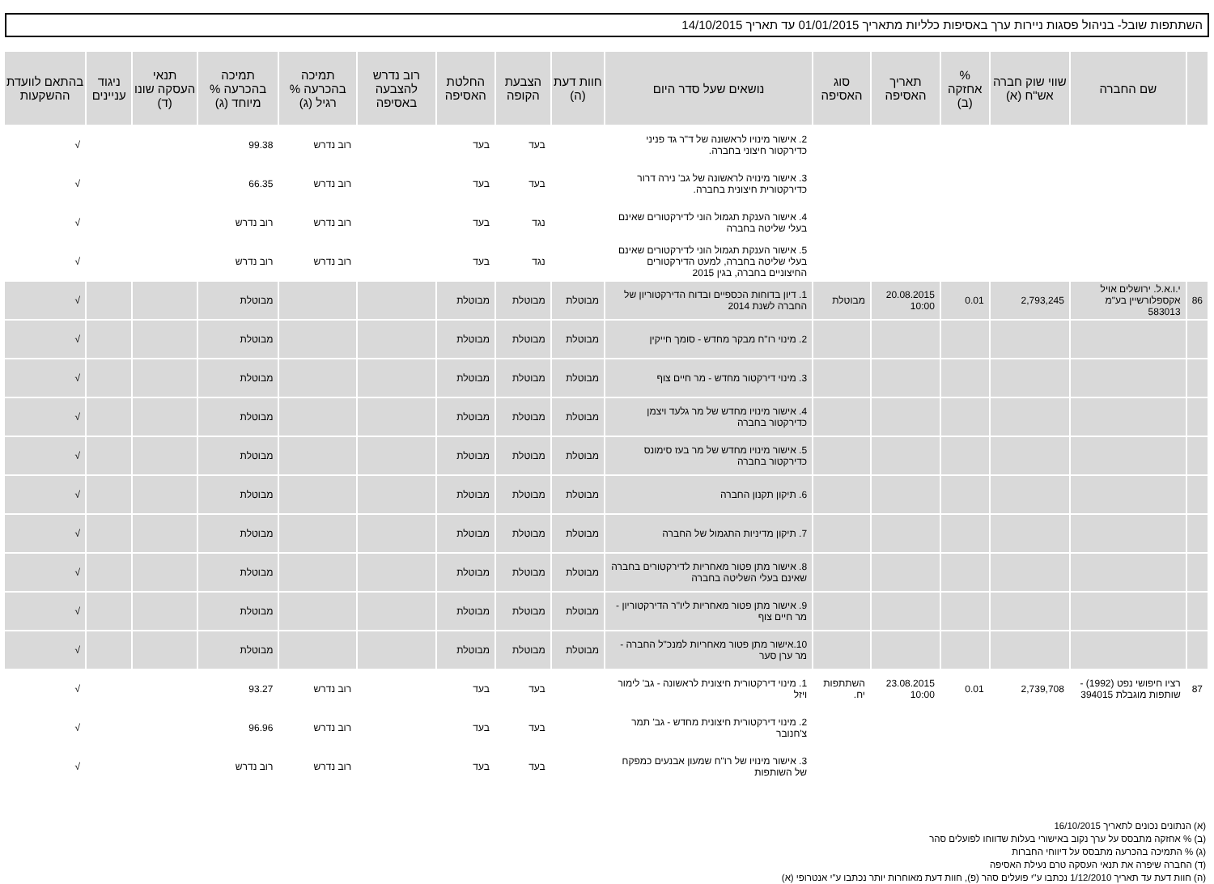השתתפות שובל- בניהול פסגות ניירות ערך באסיפות כלליות מתאריך 01/01/2015 עד תאריך 14/10/2015
| | שם החברה | שווי שוק חברה אש"ח (א) | % אחזקה (ב) | תאריך האסיפה | סוג האסיפה | נושאים שעל סדר היום | חוות דעת (ה) | הצבעת הקופה | החלטת האסיפה | רוב נדרש להצבעה באסיפה | תמיכה בהכרעה % רגיל (ג) | תמיכה בהכרעה % מיוחד (ג) | תנאי העסקה שונו (ד) | ניגוד עניינים | בהתאם לוועדת ההשקעות |
| --- | --- | --- | --- | --- | --- | --- | --- | --- | --- | --- | --- | --- | --- | --- | --- |
| | | | | | | 2. אישור מינויו לראשונה של ד"ר גד פניני כדירקטור חיצוני בחברה. | | בעד | בעד | | רוב נדרש | 99.38 | | | √ |
| | | | | | | 3. אישור מינויה לראשונה של גב' נירה דרור כדירקטורית חיצונית בחברה. | | בעד | בעד | | רוב נדרש | 66.35 | | | √ |
| | | | | | | 4. אישור הענקת תגמול הוני לדירקטורים שאינם בעלי שליטה בחברה | | נגד | בעד | | רוב נדרש | רוב נדרש | | | √ |
| | | | | | | 5. אישור הענקת תגמול הוני לדירקטורים שאינם בעלי שליטה בחברה, למעט הדירקטורים החיצוניים בחברה, בגין 2015 | | נגד | בעד | | רוב נדרש | רוב נדרש | | | √ |
| 86 | י.ו.א.ל. ירושלים אויל אקספלורשיין בע"מ 583013 | 2,793,245 | 0.01 | 20.08.2015 10:00 | מבוטלת | 1. דיון בדוחות הכספיים ובדוח הדירקטוריון של החברה לשנת 2014 | מבוטלת | מבוטלת | מבוטלת | | | מבוטלת | | | √ |
| | | | | | | 2. מינוי רו"ח מבקר מחדש - סומך חייקין | מבוטלת | מבוטלת | מבוטלת | | | מבוטלת | | | √ |
| | | | | | | 3. מינוי דירקטור מחדש - מר חיים צוף | מבוטלת | מבוטלת | מבוטלת | | | מבוטלת | | | √ |
| | | | | | | 4. אישור מינויו מחדש של מר גלעד ויצמן כדירקטור בחברה | מבוטלת | מבוטלת | מבוטלת | | | מבוטלת | | | √ |
| | | | | | | 5. אישור מינויו מחדש של מר בעז סימונס כדירקטור בחברה | מבוטלת | מבוטלת | מבוטלת | | | מבוטלת | | | √ |
| | | | | | | 6. תיקון תקנון החברה | מבוטלת | מבוטלת | מבוטלת | | | מבוטלת | | | √ |
| | | | | | | 7. תיקון מדיניות התגמול של החברה | מבוטלת | מבוטלת | מבוטלת | | | מבוטלת | | | √ |
| | | | | | | 8. אישור מתן פטור מאחריות לדירקטורים בחברה שאינם בעלי השליטה בחברה | מבוטלת | מבוטלת | מבוטלת | | | מבוטלת | | | √ |
| | | | | | | 9. אישור מתן פטור מאחריות ליו"ר הדירקטוריון - מר חיים צוף | מבוטלת | מבוטלת | מבוטלת | | | מבוטלת | | | √ |
| | | | | | | 10.אישור מתן פטור מאחריות למנכ"ל החברה - מר ערן סער | מבוטלת | מבוטלת | מבוטלת | | | מבוטלת | | | √ |
| 87 | רציו חיפושי נפט (1992) - שותפות מוגבלת 394015 | 2,739,708 | 0.01 | 23.08.2015 10:00 | השתתפות יח. | 1. מינוי דירקטורית חיצונית לראשונה - גב' לימור ויזל | | בעד | בעד | | רוב נדרש | 93.27 | | | √ |
| | | | | | | 2. מינוי דירקטורית חיצונית מחדש - גב' תמר צ'חנובר | | בעד | בעד | | רוב נדרש | 96.96 | | | √ |
| | | | | | | 3. אישור מינויו של רו"ח שמעון אבנעים כמפקח של השותפות | | בעד | בעד | | רוב נדרש | רוב נדרש | | | √ |
(א) הנתונים נכונים לתאריך 16/10/2015
(ב) % אחזקה מתבסס על ערך נקוב באישורי בעלות שדווחו לפועלים סהר
(ג) % התמיכה בהכרעה מתבסס על דיווחי החברות
(ד) החברה שיפרה את תנאי העסקה טרם נעילת האסיפה
(ה) חוות דעת עד תאריך 1/12/2010 נכתבו ע"י פועלים סהר (פ), חוות דעת מאוחרות יותר נכתבו ע"י אנטרופי (א)